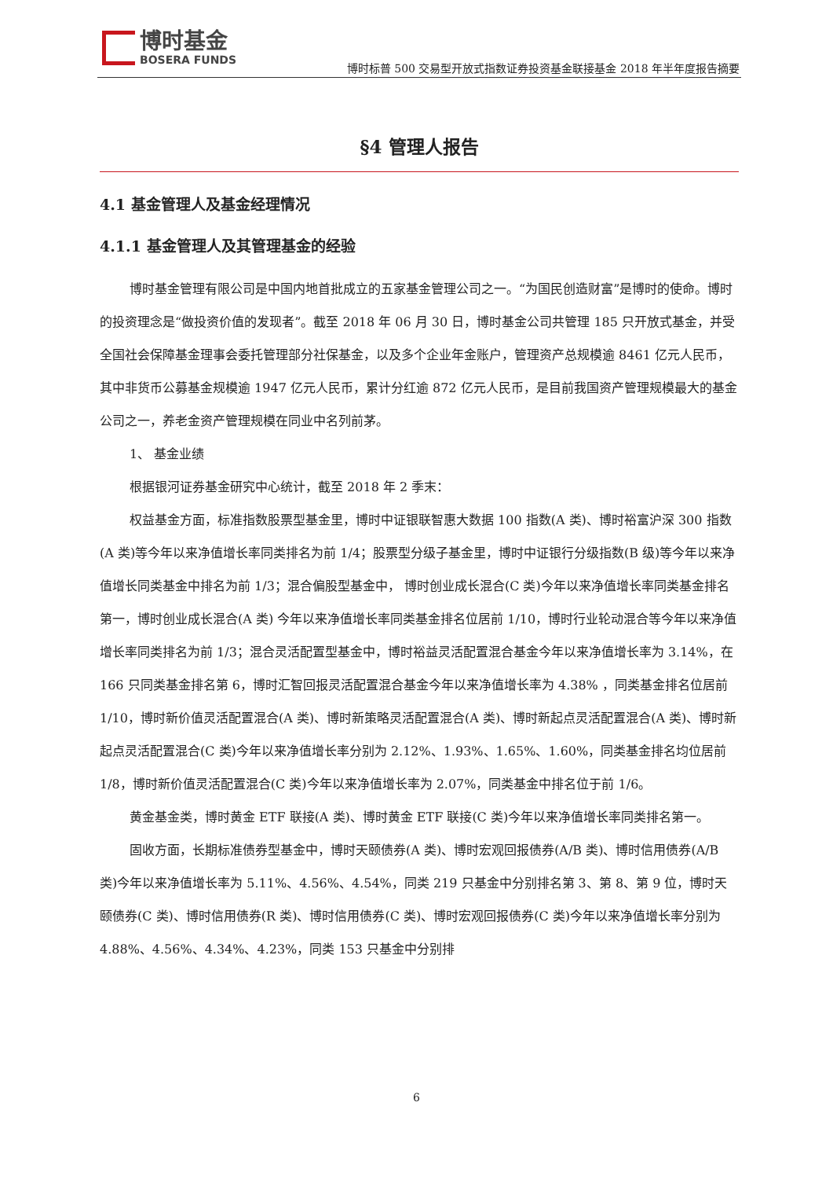博时基金
BOSERA FUNDS
博时标普 500 交易型开放式指数证券投资基金联接基金 2018 年半年度报告摘要
§4 管理人报告
4.1 基金管理人及基金经理情况
4.1.1 基金管理人及其管理基金的经验
博时基金管理有限公司是中国内地首批成立的五家基金管理公司之一。“为国民创造财富”是博时的使命。博时的投资理念是“做投资价值的发现者”。截至 2018 年 06 月 30 日，博时基金公司共管理 185 只开放式基金，并受全国社会保障基金理事会委托管理部分社保基金，以及多个企业年金账户，管理资产总规模逾 8461 亿元人民币，其中非货币公募基金规模逾 1947 亿元人民币，累计分红逾 872 亿元人民币，是目前我国资产管理规模最大的基金公司之一，养老金资产管理规模在同业中名列前茅。
1、 基金业绩
根据银河证券基金研究中心统计，截至 2018 年 2 季末：
权益基金方面，标准指数股票型基金里，博时中证银联智惠大数据 100 指数(A 类)、博时裕富沪深 300 指数(A 类)等今年以来净值增长率同类排名为前 1/4；股票型分级子基金里，博时中证银行分级指数(B 级)等今年以来净值增长同类基金中排名为前 1/3；混合偏股型基金中， 博时创业成长混合(C 类)今年以来净值增长率同类基金排名第一，博时创业成长混合(A 类) 今年以来净值增长率同类基金排名位居前 1/10，博时行业轮动混合等今年以来净值增长率同类排名为前 1/3；混合灵活配置型基金中，博时裕益灵活配置混合基金今年以来净值增长率为 3.14%，在 166 只同类基金排名第 6，博时汇智回报灵活配置混合基金今年以来净值增长率为 4.38% ，同类基金排名位居前 1/10，博时新价值灵活配置混合(A 类)、博时新策略灵活配置混合(A 类)、博时新起点灵活配置混合(A 类)、博时新起点灵活配置混合(C 类)今年以来净值增长率分别为 2.12%、1.93%、1.65%、1.60%，同类基金排名均位居前 1/8，博时新价值灵活配置混合(C 类)今年以来净值增长率为 2.07%，同类基金中排名位于前 1/6。
黄金基金类，博时黄金 ETF 联接(A 类)、博时黄金 ETF 联接(C 类)今年以来净值增长率同类排名第一。
固收方面，长期标准债券型基金中，博时天颐债券(A 类)、博时宏观回报债券(A/B 类)、博时信用债券(A/B 类)今年以来净值增长率为 5.11%、4.56%、4.54%，同类 219 只基金中分别排名第 3、第 8、第 9 位，博时天颐债券(C 类)、博时信用债券(R 类)、博时信用债券(C 类)、博时宏观回报债券(C 类)今年以来净值增长率分别为 4.88%、4.56%、4.34%、4.23%，同类 153 只基金中分别排
6